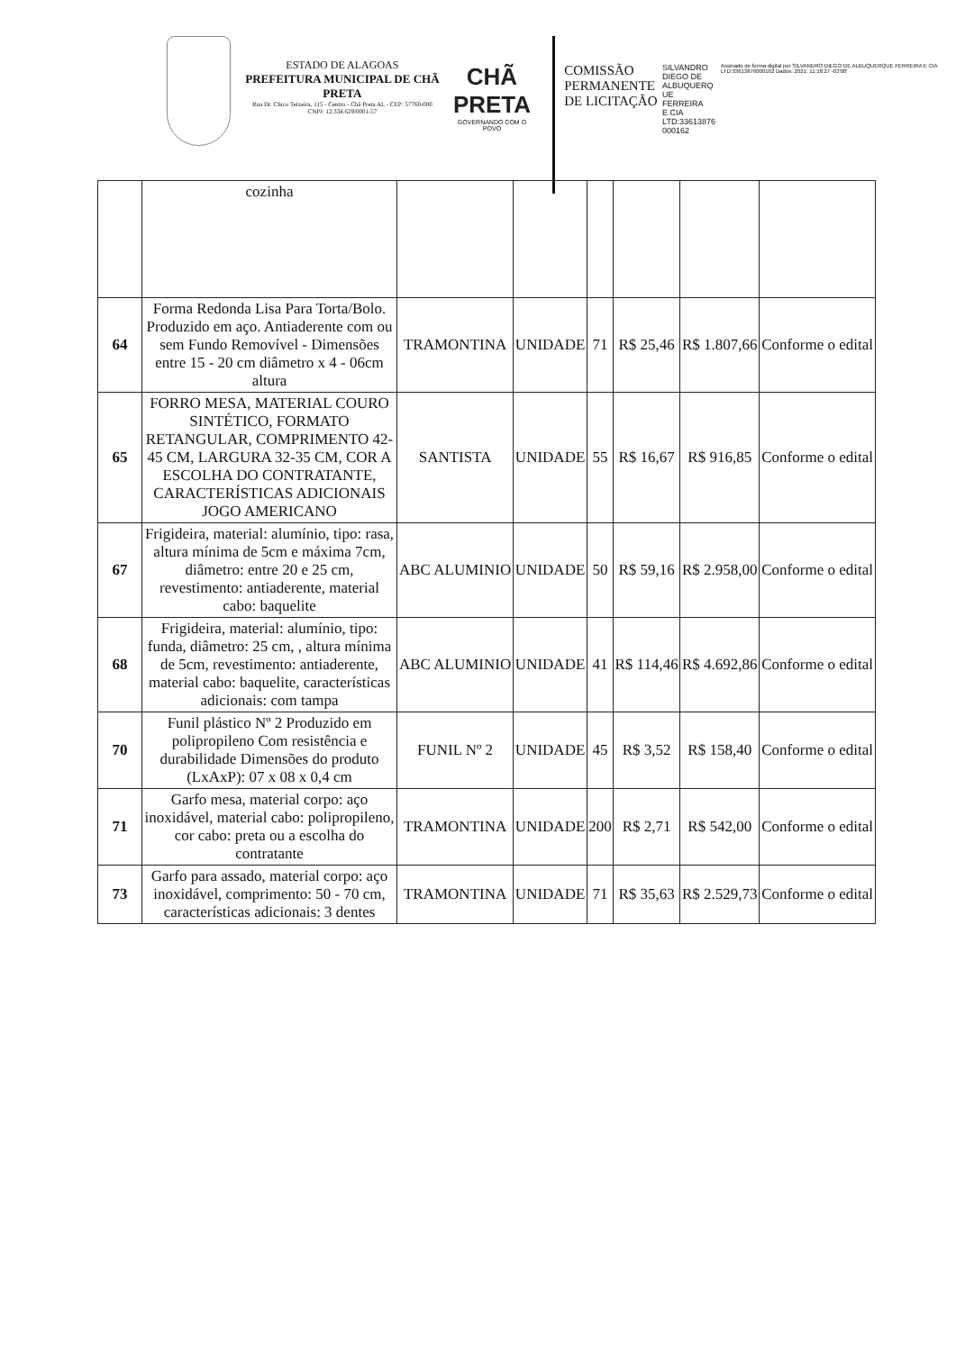ESTADO DE ALAGOAS
PREFEITURA MUNICIPAL DE CHÃ PRETA
Rua Dr. Chico Teixeira, 115 - Centro - Chã Preta AL - CEP: 57760-000
CNPJ: 12.334.629/0001-57
CHÃ PRETA
GOVERNANDO COM O POVO
COMISSÃO PERMANENTE DE LICITAÇÃO
SILVANDRO
DIEGO DE
ALBUQUERQ
UE FERREIRA
E CIA
LTD:33613876
000162
Assinado de forma digital por SILVANDRO DIEGO DE ALBUQUERQUE FERREIRA E CIA LTD:33613876000162 Dados: 2021. 11:18:27 -03'00'
| | cozinha | | | | | | |
| 64 | Forma Redonda Lisa Para Torta/Bolo. Produzido em aço. Antiaderente com ou sem Fundo Removível - Dimensões entre 15 - 20 cm diâmetro x 4 - 06cm altura | TRAMONTINA | UNIDADE | 71 | R$ 25,46 | R$ 1.807,66 | Conforme o edital |
| 65 | FORRO MESA, MATERIAL COURO SINTÉTICO, FORMATO RETANGULAR, COMPRIMENTO 42-45 CM, LARGURA 32-35 CM, COR A ESCOLHA DO CONTRATANTE, CARACTERÍSTICAS ADICIONAIS JOGO AMERICANO | SANTISTA | UNIDADE | 55 | R$ 16,67 | R$ 916,85 | Conforme o edital |
| 67 | Frigideira, material: alumínio, tipo: rasa, altura mínima de 5cm e máxima 7cm, diâmetro: entre 20 e 25 cm, revestimento: antiaderente, material cabo: baquelite | ABC ALUMINIO | UNIDADE | 50 | R$ 59,16 | R$ 2.958,00 | Conforme o edital |
| 68 | Frigideira, material: alumínio, tipo: funda, diâmetro: 25 cm, , altura mínima de 5cm, revestimento: antiaderente, material cabo: baquelite, características adicionais: com tampa | ABC ALUMINIO | UNIDADE | 41 | R$ 114,46 | R$ 4.692,86 | Conforme o edital |
| 70 | Funil plástico Nº 2 Produzido em polipropileno Com resistência e durabilidade Dimensões do produto (LxAxP): 07 x 08 x 0,4 cm | FUNIL Nº 2 | UNIDADE | 45 | R$ 3,52 | R$ 158,40 | Conforme o edital |
| 71 | Garfo mesa, material corpo: aço inoxidável, material cabo: polipropileno, cor cabo: preta ou a escolha do contratante | TRAMONTINA | UNIDADE | 200 | R$ 2,71 | R$ 542,00 | Conforme o edital |
| 73 | Garfo para assado, material corpo: aço inoxidável, comprimento: 50 - 70 cm, características adicionais: 3 dentes | TRAMONTINA | UNIDADE | 71 | R$ 35,63 | R$ 2.529,73 | Conforme o edital |